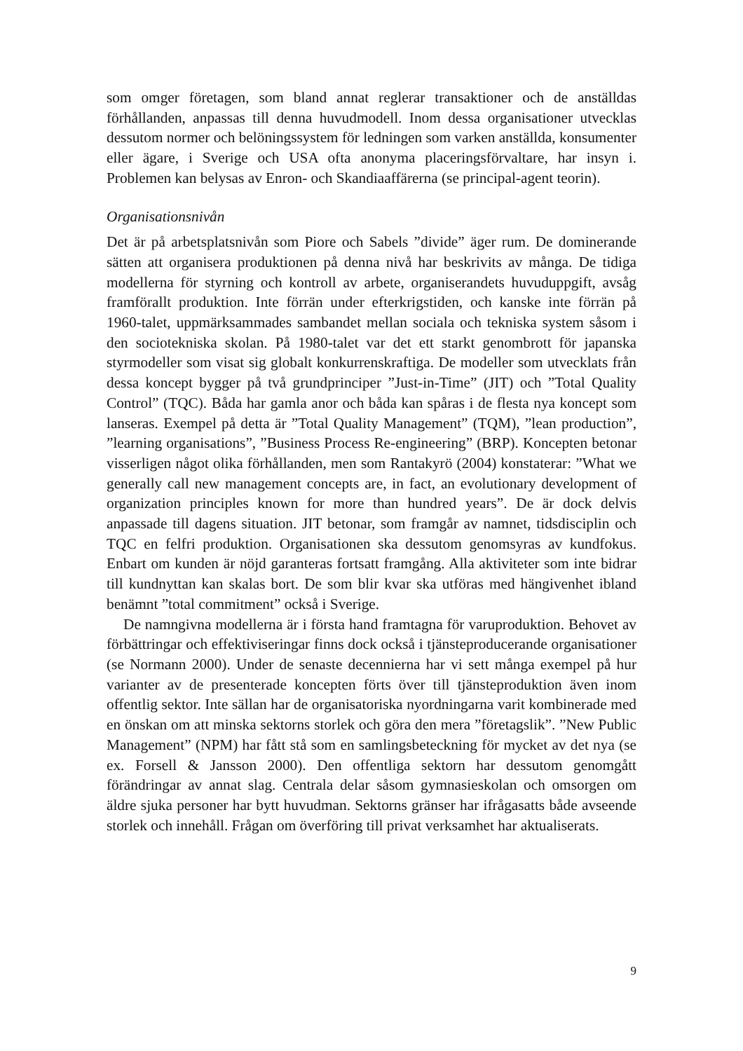som omger företagen, som bland annat reglerar transaktioner och de anställdas förhållanden, anpassas till denna huvudmodell. Inom dessa organisationer utvecklas dessutom normer och belöningssystem för ledningen som varken anställda, konsumenter eller ägare, i Sverige och USA ofta anonyma placeringsförvaltare, har insyn i. Problemen kan belysas av Enron- och Skandiaaffärerna (se principal-agent teorin).
Organisationsnivån
Det är på arbetsplatsnivån som Piore och Sabels ”divide” äger rum. De dominerande sätten att organisera produktionen på denna nivå har beskrivits av många. De tidiga modellerna för styrning och kontroll av arbete, organiserandets huvuduppgift, avsåg framförallt produktion. Inte förrän under efterkrigstiden, och kanske inte förrän på 1960-talet, uppmärksammades sambandet mellan sociala och tekniska system såsom i den sociotekniska skolan. På 1980-talet var det ett starkt genombrott för japanska styrmodeller som visat sig globalt konkurrenskraftiga. De modeller som utvecklats från dessa koncept bygger på två grundprinciper ”Just-in-Time” (JIT) och ”Total Quality Control” (TQC). Båda har gamla anor och båda kan spåras i de flesta nya koncept som lanseras. Exempel på detta är ”Total Quality Management” (TQM), ”lean production”, ”learning organisations”, ”Business Process Re-engineering” (BRP). Koncepten betonar visserligen något olika förhållanden, men som Rantakyrö (2004) konstaterar: ”What we generally call new management concepts are, in fact, an evolutionary development of organization principles known for more than hundred years”. De är dock delvis anpassade till dagens situation. JIT betonar, som framgår av namnet, tidsdisciplin och TQC en felfri produktion. Organisationen ska dessutom genomsyras av kundfokus. Enbart om kunden är nöjd garanteras fortsatt framgång. Alla aktiviteter som inte bidrar till kundnyttan kan skalas bort. De som blir kvar ska utföras med hängivenhet ibland benämnt ”total commitment” också i Sverige.
De namngivna modellerna är i första hand framtagna för varuproduktion. Behovet av förbättringar och effektiviseringar finns dock också i tjänsteproducerande organisationer (se Normann 2000). Under de senaste decennierna har vi sett många exempel på hur varianter av de presenterade koncepten förts över till tjänsteproduktion även inom offentlig sektor. Inte sällan har de organisatoriska nyordningarna varit kombinerade med en önskan om att minska sektorns storlek och göra den mera ”företagslik”. ”New Public Management” (NPM) har fått stå som en samlingsbeteckning för mycket av det nya (se ex. Forsell & Jansson 2000). Den offentliga sektorn har dessutom genomgått förändringar av annat slag. Centrala delar såsom gymnasieskolan och omsorgen om äldre sjuka personer har bytt huvudman. Sektorns gränser har ifrågasatts både avseende storlek och innehåll. Frågan om överföring till privat verksamhet har aktualiserats.
9